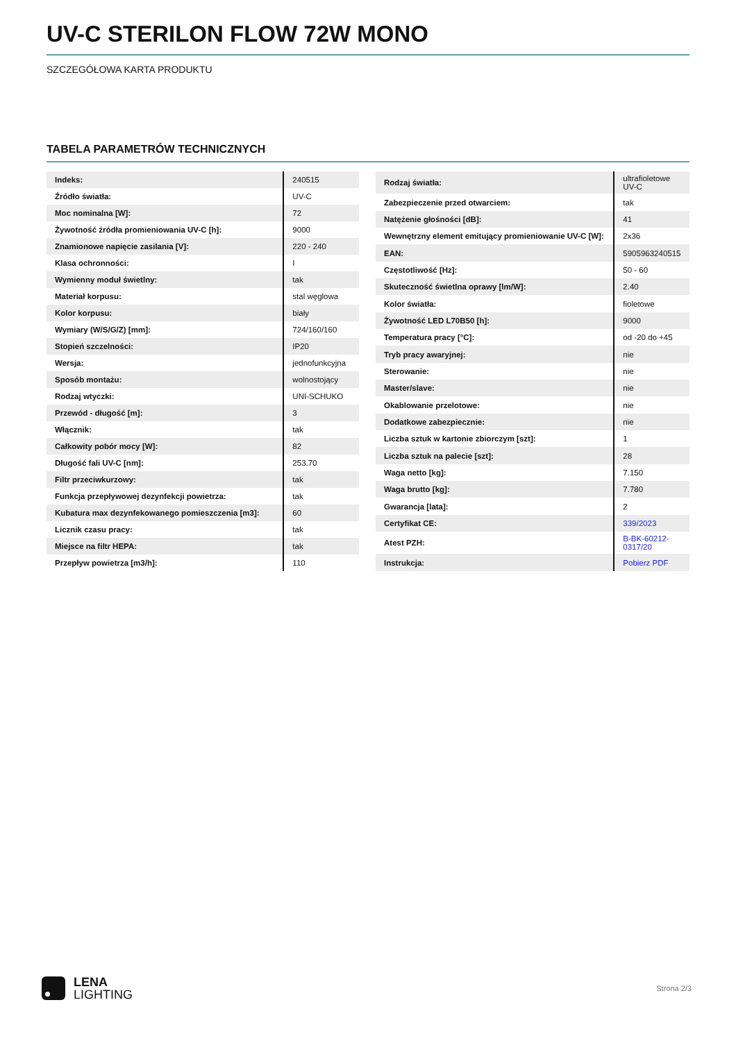UV-C STERILON FLOW 72W MONO
SZCZEGÓŁOWA KARTA PRODUKTU
TABELA PARAMETRÓW TECHNICZNYCH
| Indeks: | 240515 |
| Źródło światła: | UV-C |
| Moc nominalna [W]: | 72 |
| Żywotność źródła promieniowania UV-C [h]: | 9000 |
| Znamionowe napięcie zasilania [V]: | 220 - 240 |
| Klasa ochronności: | I |
| Wymienny moduł świetlny: | tak |
| Materiał korpusu: | stal węglowa |
| Kolor korpusu: | biały |
| Wymiary (W/S/G/Z) [mm]: | 724/160/160 |
| Stopień szczelności: | IP20 |
| Wersja: | jednofunkcyjna |
| Sposób montażu: | wolnostojący |
| Rodzaj wtyczki: | UNI-SCHUKO |
| Przewód - długość [m]: | 3 |
| Włącznik: | tak |
| Całkowity pobór mocy [W]: | 82 |
| Długość fali UV-C [nm]: | 253.70 |
| Filtr przeciwkurzowy: | tak |
| Funkcja przepływowej dezynfekcji powietrza: | tak |
| Kubatura max dezynfekowanego pomieszczenia [m3]: | 60 |
| Licznik czasu pracy: | tak |
| Miejsce na filtr HEPA: | tak |
| Przepływ powietrza [m3/h]: | 110 |
| Rodzaj światła: | ultrafioletowe UV-C |
| Zabezpieczenie przed otwarciem: | tak |
| Natężenie głośności [dB]: | 41 |
| Wewnętrzny element emitujący promieniowanie UV-C [W]: | 2x36 |
| EAN: | 5905963240515 |
| Częstotliwość [Hz]: | 50 - 60 |
| Skuteczność świetlna oprawy [lm/W]: | 2.40 |
| Kolor światła: | fioletowe |
| Żywotność LED L70B50 [h]: | 9000 |
| Temperatura pracy [°C]: | od -20 do +45 |
| Tryb pracy awaryjnej: | nie |
| Sterowanie: | nie |
| Master/slave: | nie |
| Okablowanie przelotowe: | nie |
| Dodatkowe zabezpiecznie: | nie |
| Liczba sztuk w kartonie zbiorczym [szt]: | 1 |
| Liczba sztuk na palecie [szt]: | 28 |
| Waga netto [kg]: | 7.150 |
| Waga brutto [kg]: | 7.780 |
| Gwarancja [lata]: | 2 |
| Certyfikat CE: | 339/2023 |
| Atest PZH: | B-BK-60212- 0317/20 |
| Instrukcja: | Pobierz PDF |
LENA
LIGHTING
Strona 2/3